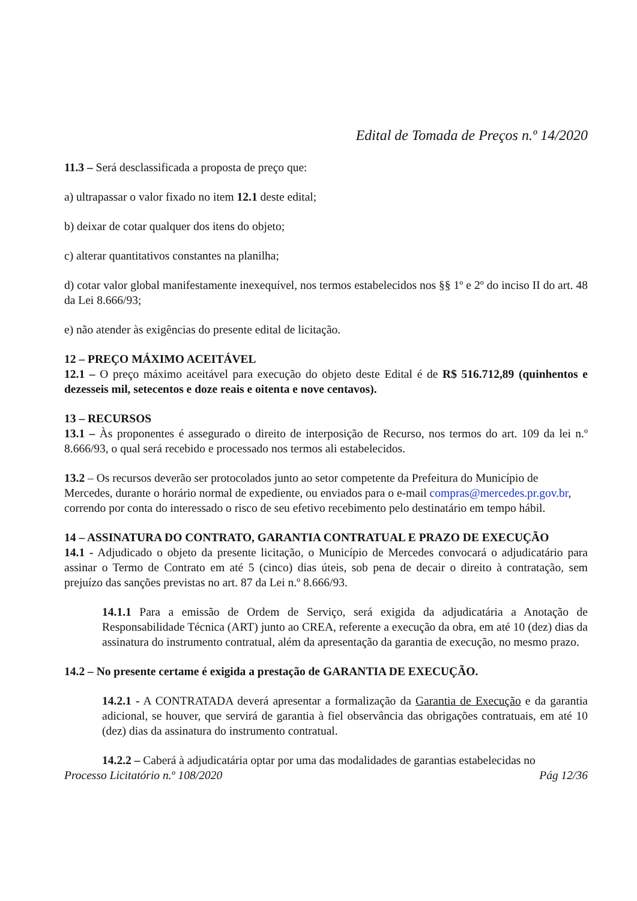Edital de Tomada de Preços n.º 14/2020
11.3 – Será desclassificada a proposta de preço que:
a) ultrapassar o valor fixado no item 12.1 deste edital;
b) deixar de cotar qualquer dos itens do objeto;
c) alterar quantitativos constantes na planilha;
d) cotar valor global manifestamente inexequível, nos termos estabelecidos nos §§ 1º e 2º do inciso II do art. 48 da Lei 8.666/93;
e) não atender às exigências do presente edital de licitação.
12 – PREÇO MÁXIMO ACEITÁVEL
12.1 – O preço máximo aceitável para execução do objeto deste Edital é de R$ 516.712,89 (quinhentos e dezesseis mil, setecentos e doze reais e oitenta e nove centavos).
13 – RECURSOS
13.1 – Às proponentes é assegurado o direito de interposição de Recurso, nos termos do art. 109 da lei n.º 8.666/93, o qual será recebido e processado nos termos ali estabelecidos.
13.2 – Os recursos deverão ser protocolados junto ao setor competente da Prefeitura do Município de Mercedes, durante o horário normal de expediente, ou enviados para o e-mail compras@mercedes.pr.gov.br, correndo por conta do interessado o risco de seu efetivo recebimento pelo destinatário em tempo hábil.
14 – ASSINATURA DO CONTRATO, GARANTIA CONTRATUAL E PRAZO DE EXECUÇÃO
14.1 - Adjudicado o objeto da presente licitação, o Município de Mercedes convocará o adjudicatário para assinar o Termo de Contrato em até 5 (cinco) dias úteis, sob pena de decair o direito à contratação, sem prejuízo das sanções previstas no art. 87 da Lei n.º 8.666/93.
14.1.1 Para a emissão de Ordem de Serviço, será exigida da adjudicatária a Anotação de Responsabilidade Técnica (ART) junto ao CREA, referente a execução da obra, em até 10 (dez) dias da assinatura do instrumento contratual, além da apresentação da garantia de execução, no mesmo prazo.
14.2 – No presente certame é exigida a prestação de GARANTIA DE EXECUÇÃO.
14.2.1 - A CONTRATADA deverá apresentar a formalização da Garantia de Execução e da garantia adicional, se houver, que servirá de garantia à fiel observância das obrigações contratuais, em até 10 (dez) dias da assinatura do instrumento contratual.
14.2.2 – Caberá à adjudicatária optar por uma das modalidades de garantias estabelecidas no
Processo Licitatório n.º 108/2020 Pág 12/36